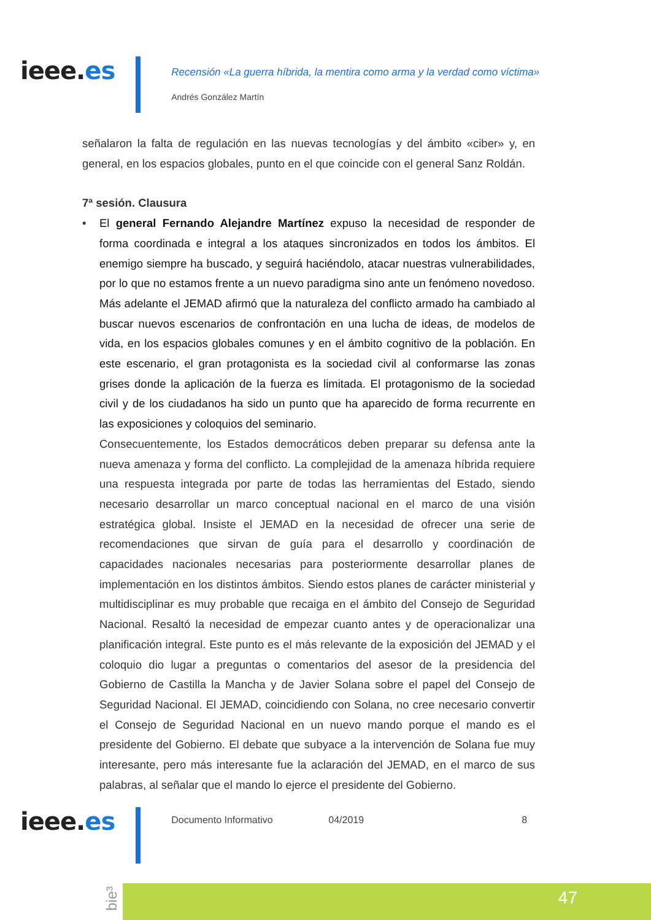ieee.es
Recensión «La guerra híbrida, la mentira como arma y la verdad como víctima»
Andrés González Martín
señalaron la falta de regulación en las nuevas tecnologías y del ámbito «ciber» y, en general, en los espacios globales, punto en el que coincide con el general Sanz Roldán.
7ª sesión. Clausura
• El general Fernando Alejandre Martínez expuso la necesidad de responder de forma coordinada e integral a los ataques sincronizados en todos los ámbitos. El enemigo siempre ha buscado, y seguirá haciéndolo, atacar nuestras vulnerabilidades, por lo que no estamos frente a un nuevo paradigma sino ante un fenómeno novedoso. Más adelante el JEMAD afirmó que la naturaleza del conflicto armado ha cambiado al buscar nuevos escenarios de confrontación en una lucha de ideas, de modelos de vida, en los espacios globales comunes y en el ámbito cognitivo de la población. En este escenario, el gran protagonista es la sociedad civil al conformarse las zonas grises donde la aplicación de la fuerza es limitada. El protagonismo de la sociedad civil y de los ciudadanos ha sido un punto que ha aparecido de forma recurrente en las exposiciones y coloquios del seminario.
Consecuentemente, los Estados democráticos deben preparar su defensa ante la nueva amenaza y forma del conflicto. La complejidad de la amenaza híbrida requiere una respuesta integrada por parte de todas las herramientas del Estado, siendo necesario desarrollar un marco conceptual nacional en el marco de una visión estratégica global. Insiste el JEMAD en la necesidad de ofrecer una serie de recomendaciones que sirvan de guía para el desarrollo y coordinación de capacidades nacionales necesarias para posteriormente desarrollar planes de implementación en los distintos ámbitos. Siendo estos planes de carácter ministerial y multidisciplinar es muy probable que recaiga en el ámbito del Consejo de Seguridad Nacional. Resaltó la necesidad de empezar cuanto antes y de operacionalizar una planificación integral. Este punto es el más relevante de la exposición del JEMAD y el coloquio dio lugar a preguntas o comentarios del asesor de la presidencia del Gobierno de Castilla la Mancha y de Javier Solana sobre el papel del Consejo de Seguridad Nacional. El JEMAD, coincidiendo con Solana, no cree necesario convertir el Consejo de Seguridad Nacional en un nuevo mando porque el mando es el presidente del Gobierno. El debate que subyace a la intervención de Solana fue muy interesante, pero más interesante fue la aclaración del JEMAD, en el marco de sus palabras, al señalar que el mando lo ejerce el presidente del Gobierno.
ieee.es
Documento Informativo 04/2019 8
bie³
47